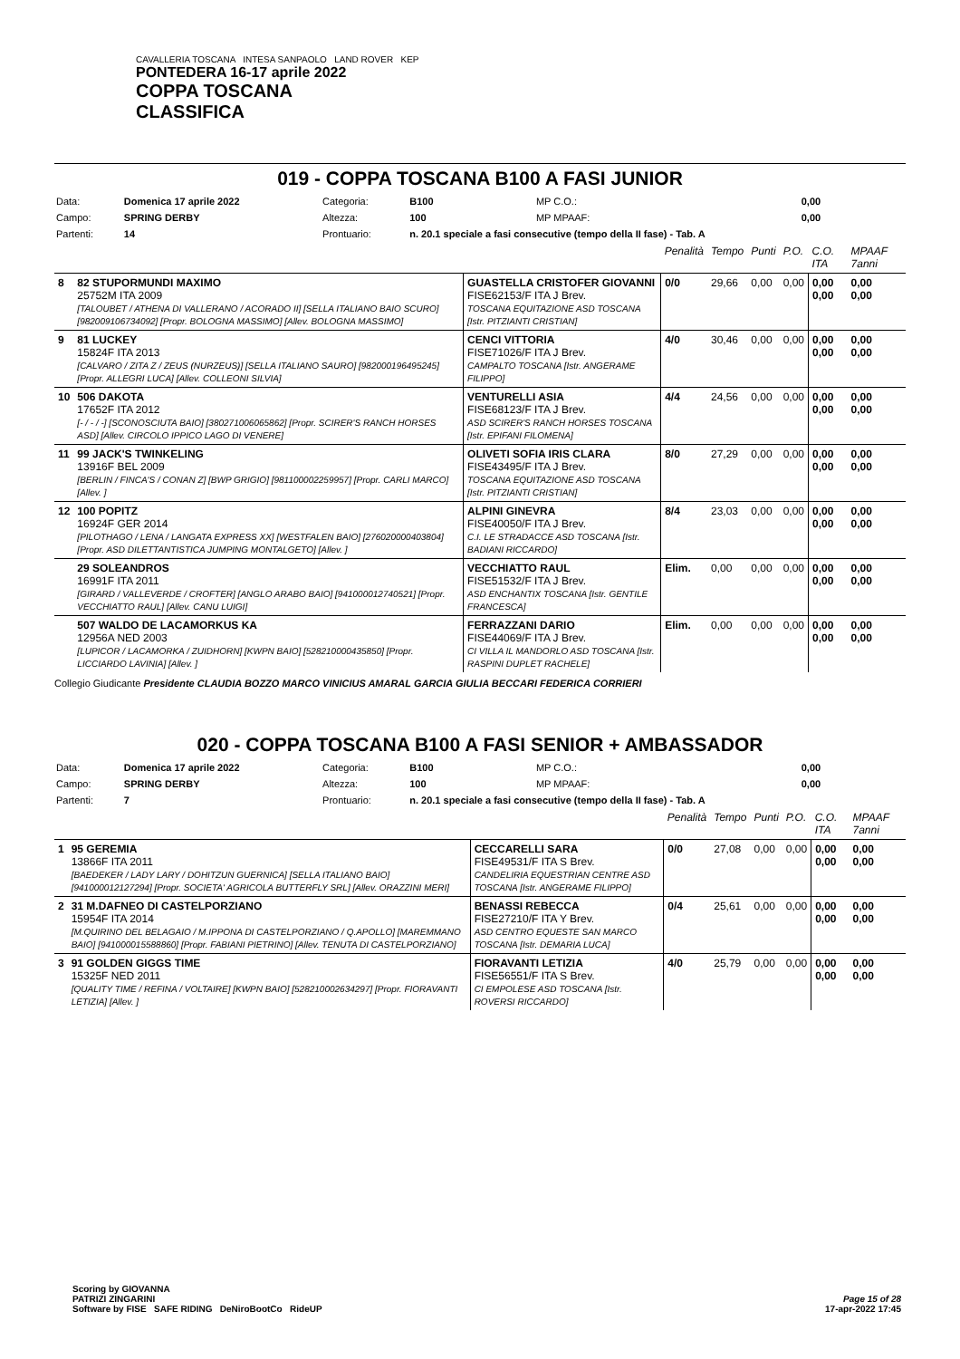CAVALLERIA TOSCANA INTESA SANPAOLO LAND ROVER KEP
PONTEDERA 16-17 aprile 2022
COPPA TOSCANA
CLASSIFICA
019 - COPPA TOSCANA B100 A FASI JUNIOR
| Data: | Domenica 17 aprile 2022 | Categoria: | B100 | MP C.O.: | 0,00 |
| Campo: | SPRING DERBY | Altezza: | 100 | MP MPAAF: | 0,00 |
| Partenti: | 14 | Prontuario: | n. 20.1 speciale a fasi consecutive (tempo della II fase) - Tab. A | | |
| | | | Penalità | Tempo | Punti | P.O. | C.O. ITA | MPAAF 7anni |
| 8 | 82 STUPORMUNDI MAXIMO 25752M ITA 2009 [TALOUBET / ATHENA DI VALLERANO / ACORADO II] [SELLA ITALIANO BAIO SCURO] [982009106734092] [Propr. BOLOGNA MASSIMO] [Allev. BOLOGNA MASSIMO] | GUASTELLA CRISTOFER GIOVANNI FISE62153/F ITA J Brev. TOSCANA EQUITAZIONE ASD TOSCANA [Istr. PITZIANTI CRISTIAN] | 0/0 | 29,66 | 0,00 | 0,00 | 0,00 0,00 | 0,00 0,00 |
| 9 | 81 LUCKEY 15824F ITA 2013 [CALVARO / ZITA Z / ZEUS (NURZEUS)] [SELLA ITALIANO SAURO] [982000196495245] [Propr. ALLEGRI LUCA] [Allev. COLLEONI SILVIA] | CENCI VITTORIA FISE71026/F ITA J Brev. CAMPALTO TOSCANA [Istr. ANGERAME FILIPPO] | 4/0 | 30,46 | 0,00 | 0,00 | 0,00 0,00 | 0,00 0,00 |
| 10 | 506 DAKOTA 17652F ITA 2012 [- / - / -] [SCONOSCIUTA BAIO] [380271006065862] [Propr. SCIRER'S RANCH HORSES ASD] [Allev. CIRCOLO IPPICO LAGO DI VENERE] | VENTURELLI ASIA FISE68123/F ITA J Brev. ASD SCIRER'S RANCH HORSES TOSCANA [Istr. EPIFANI FILOMENA] | 4/4 | 24,56 | 0,00 | 0,00 | 0,00 0,00 | 0,00 0,00 |
| 11 | 99 JACK'S TWINKELING 13916F BEL 2009 [BERLIN / FINCA'S / CONAN Z] [BWP GRIGIO] [981100002259957] [Propr. CARLI MARCO] [Allev. ] | OLIVETI SOFIA IRIS CLARA FISE43495/F ITA J Brev. TOSCANA EQUITAZIONE ASD TOSCANA [Istr. PITZIANTI CRISTIAN] | 8/0 | 27,29 | 0,00 | 0,00 | 0,00 0,00 | 0,00 0,00 |
| 12 | 100 POPITZ 16924F GER 2014 [PILOTHAGO / LENA / LANGATA EXPRESS XX] [WESTFALEN BAIO] [276020000403804] [Propr. ASD DILETTANTISTICA JUMPING MONTALGETO] [Allev. ] | ALPINI GINEVRA FISE40050/F ITA J Brev. C.I. LE STRADACCE ASD TOSCANA [Istr. BADIANI RICCARDO] | 8/4 | 23,03 | 0,00 | 0,00 | 0,00 0,00 | 0,00 0,00 |
| | 29 SOLEANDROS 16991F ITA 2011 [GIRARD / VALLEVERDE / CROFTER] [ANGLO ARABO BAIO] [941000012740521] [Propr. VECCHIATTO RAUL] [Allev. CANU LUIGI] | VECCHIATTO RAUL FISE51532/F ITA J Brev. ASD ENCHANTIX TOSCANA [Istr. GENTILE FRANCESCA] | Elim. | 0,00 | 0,00 | 0,00 | 0,00 0,00 | 0,00 0,00 |
| | 507 WALDO DE LACAMORKUS KA 12956A NED 2003 [LUPICOR / LACAMORKA / ZUIDHORN] [KWPN BAIO] [528210000435850] [Propr. LICCIARDO LAVINIA] [Allev. ] | FERRAZZANI DARIO FISE44069/F ITA J Brev. CI VILLA IL MANDORLO ASD TOSCANA [Istr. RASPINI DUPLET RACHELE] | Elim. | 0,00 | 0,00 | 0,00 | 0,00 0,00 | 0,00 0,00 |
Collegio Giudicante Presidente CLAUDIA BOZZO MARCO VINICIUS AMARAL GARCIA GIULIA BECCARI FEDERICA CORRIERI
020 - COPPA TOSCANA B100 A FASI SENIOR + AMBASSADOR
| Data: | Domenica 17 aprile 2022 | Categoria: | B100 | MP C.O.: | 0,00 |
| Campo: | SPRING DERBY | Altezza: | 100 | MP MPAAF: | 0,00 |
| Partenti: | 7 | Prontuario: | n. 20.1 speciale a fasi consecutive (tempo della II fase) - Tab. A | | |
| | | | Penalità | Tempo | Punti | P.O. | C.O. ITA | MPAAF 7anni |
| 1 | 95 GEREMIA 13866F ITA 2011 [BAEDEKER / LADY LARY / DOHITZUN GUERNICA] [SELLA ITALIANO BAIO] [941000012127294] [Propr. SOCIETA' AGRICOLA BUTTERFLY SRL] [Allev. ORAZZINI MERI] | CECCARELLI SARA FISE49531/F ITA S Brev. CANDELIRIA EQUESTRIAN CENTRE ASD TOSCANA [Istr. ANGERAME FILIPPO] | 0/0 | 27,08 | 0,00 | 0,00 | 0,00 0,00 | 0,00 0,00 |
| 2 | 31 M.DAFNEO DI CASTELPORZIANO 15954F ITA 2014 [M.QUIRINO DEL BELAGAIO / M.IPPONA DI CASTELPORZIANO / Q.APOLLO] [MAREMMANO BAIO] [941000015588860] [Propr. FABIANI PIETRINO] [Allev. TENUTA DI CASTELPORZIANO] | BENASSI REBECCA FISE27210/F ITA Y Brev. ASD CENTRO EQUESTE SAN MARCO TOSCANA [Istr. DEMARIA LUCA] | 0/4 | 25,61 | 0,00 | 0,00 | 0,00 0,00 | 0,00 0,00 |
| 3 | 91 GOLDEN GIGGS TIME 15325F NED 2011 [QUALITY TIME / REFINA / VOLTAIRE] [KWPN BAIO] [528210002634297] [Propr. FIORAVANTI LETIZIA] [Allev. ] | FIORAVANTI LETIZIA FISE56551/F ITA S Brev. CI EMPOLESE ASD TOSCANA [Istr. ROVERSI RICCARDO] | 4/0 | 25,79 | 0,00 | 0,00 | 0,00 0,00 | 0,00 0,00 |
Scoring by GIOVANNA
PATRIZI ZINGARINI
Software by FISE SAFE RIDING DeNiroBootCo RideUP
Page 15 of 28
17-apr-2022 17:45